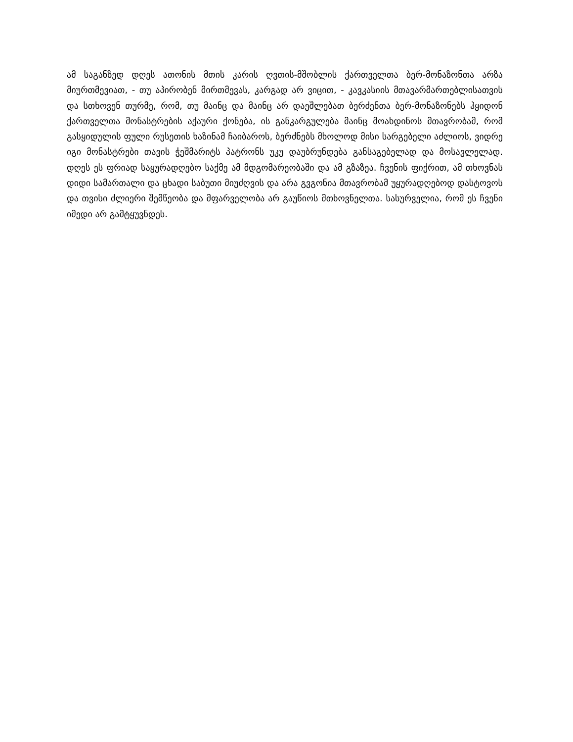ამ საგანზედ დღეს ათონის მთის კარის ღვთის-მშობლის ქართველთა ბერ-მონაზონთა არზა მიურთმევიათ, - თუ აპირობენ მირთმევას, კარგად არ ვიცით, - კავკასიის მთავარმართებლისათვის და სთხოვენ თურმე, რომ, თუ მაინც და მაინც არ დაეშლებათ ბერძენთა ბერ-მონაზონებს ჰყიდონ ქართველთა მონასტრების აქაური ქონება, ის განკარგულება მაინც მოახდინოს მთავრობამ, რომ გასყიდულის ფული რუსეთის ხაზინამ ჩაიბაროს, ბერძნებს მხოლოდ მისი სარგებელი აძლიოს, ვიდრე იგი მონასტრები თავის ჭეშმარიტს პატრონს უკუ დაუბრუნდება განსაგებელად და მოსავლელად. დღეს ეს ფრიად საყურადღებო საქმე ამ მდგომარეობაში და ამ გზაზეა. ჩვენის ფიქრით, ამ თხოვნას დიდი სამართალი და ცხადი საბუთი მიუძღვის და არა გვგონია მთავრობამ უყურადღებოდ დასტოვოს და თვისი ძლიერი შემწეობა და მფარველობა არ გაუწიოს მთხოვნელთა. სასურველია, რომ ეს ჩვენი იმედი არ გამტყუვნდეს.